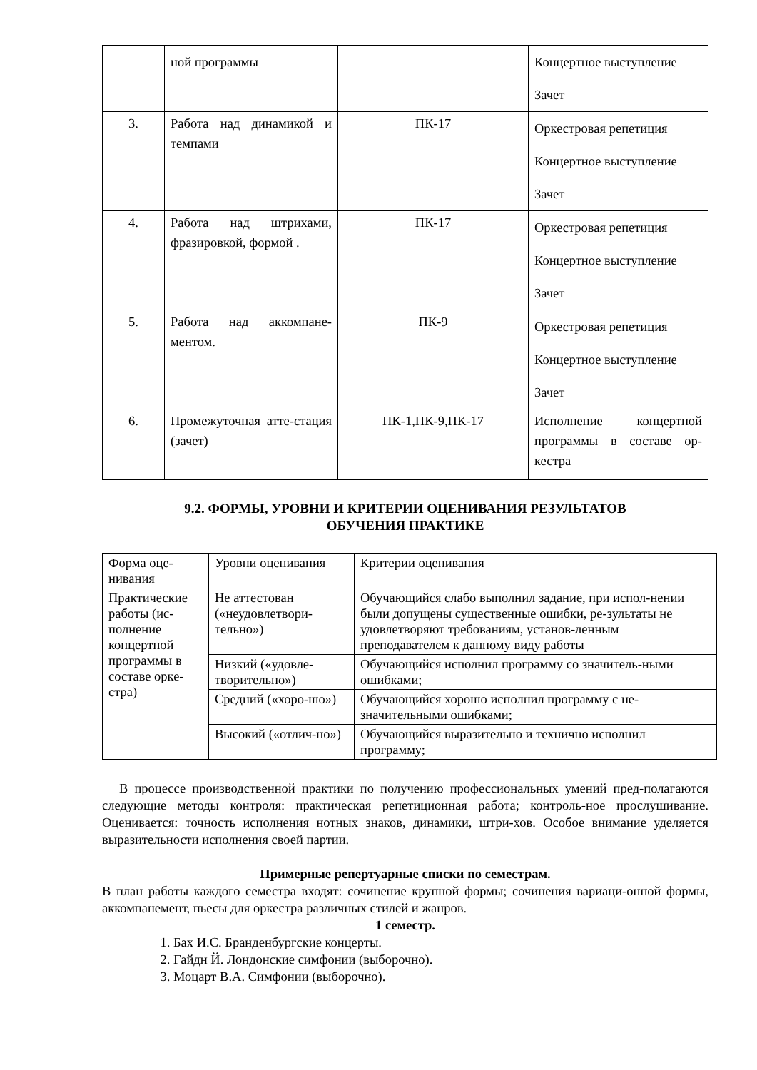| | ной программы | | Концертное выступление Зачет |
| 3. | Работа над динамикой и темпами | ПК-17 | Оркестровая репетиция Концертное выступление Зачет |
| 4. | Работа над штрихами, фразировкой, формой . | ПК-17 | Оркестровая репетиция Концертное выступление Зачет |
| 5. | Работа над аккомпане-ментом. | ПК-9 | Оркестровая репетиция Концертное выступление Зачет |
| 6. | Промежуточная атте-стация (зачет) | ПК-1,ПК-9,ПК-17 | Исполнение концертной программы в составе ор-кестра |
9.2. ФОРМЫ, УРОВНИ И КРИТЕРИИ ОЦЕНИВАНИЯ РЕЗУЛЬТАТОВ
ОБУЧЕНИЯ ПРАКТИКЕ
| Форма оце- нивания | Уровни оценивания | Критерии оценивания |
| Практические работы (ис-полнение концертной программы в составе орке-стра) | Не аттестован («неудовлетвори-тельно») | Обучающийся слабо выполнил задание, при испол-нении были допущены существенные ошибки, ре-зультаты не удовлетворяют требованиям, установ-ленным преподавателем к данному виду работы |
| | Низкий («удовле-творительно») | Обучающийся исполнил программу со значитель-ными ошибками; |
| | Средний («хоро-шо») | Обучающийся хорошо исполнил программу с не-значительными ошибками; |
| | Высокий («отлич-но») | Обучающийся выразительно и технично исполнил программу; |
В процессе производственной практики по получению профессиональных умений пред-полагаются следующие методы контроля: практическая репетиционная работа; контроль-ное прослушивание. Оценивается: точность исполнения нотных знаков, динамики, штри-хов. Особое внимание уделяется выразительности исполнения своей партии.
Примерные репертуарные списки по семестрам.
В план работы каждого семестра входят: сочинение крупной формы; сочинения вариаци-онной формы, аккомпанемент, пьесы для оркестра различных стилей и жанров.
1 семестр.
1. Бах И.С. Бранденбургские концерты.
2. Гайдн Й. Лондонские симфонии (выборочно).
3. Моцарт В.А. Симфонии (выборочно).